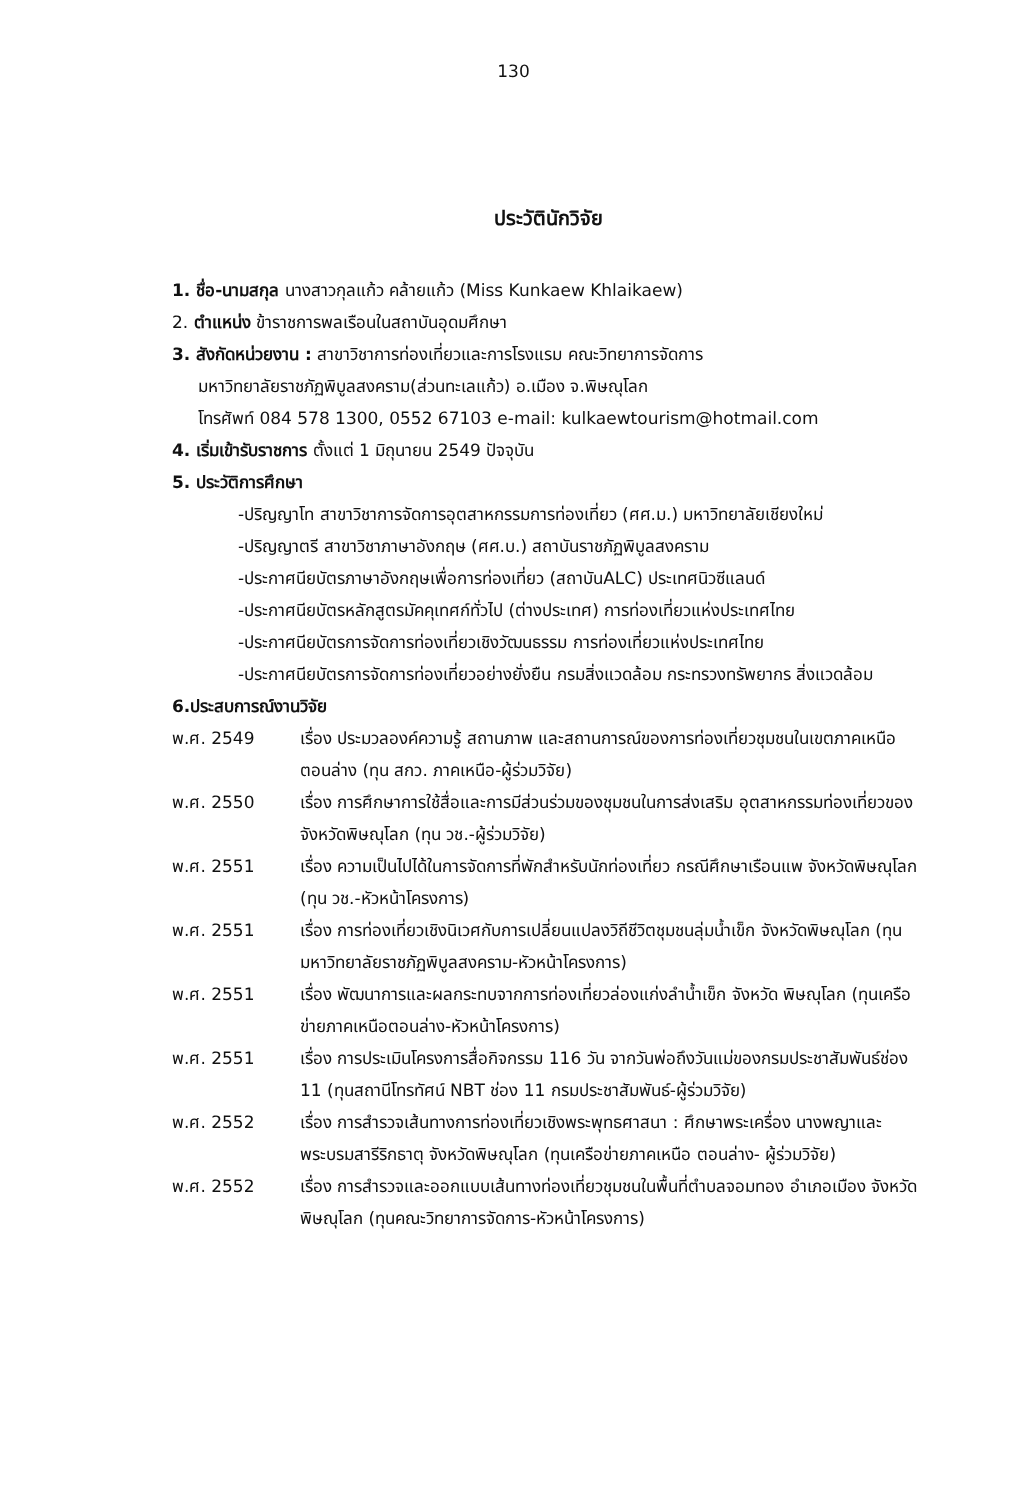130
ประวัตินักวิจัย
1. ชื่อ-นามสกุล นางสาวกุลแก้ว คล้ายแก้ว (Miss Kunkaew Khlaikaew)
2. ตำแหน่ง ข้าราชการพลเรือนในสถาบันอุดมศึกษา
3. สังกัดหน่วยงาน : สาขาวิชาการท่องเที่ยวและการโรงแรม คณะวิทยาการจัดการ
มหาวิทยาลัยราชภัฏพิบูลสงคราม(ส่วนทะเลแก้ว) อ.เมือง จ.พิษณุโลก
โทรศัพท์ 084 578 1300, 0552 67103 e-mail: kulkaewtourism@hotmail.com
4. เริ่มเข้ารับราชการ ตั้งแต่ 1 มิถุนายน 2549 ปัจจุบัน
5. ประวัติการศึกษา
-ปริญญาโท สาขาวิชาการจัดการอุตสาหกรรมการท่องเที่ยว (ศศ.ม.) มหาวิทยาลัยเชียงใหม่
-ปริญญาตรี สาขาวิชาภาษาอังกฤษ (ศศ.บ.) สถาบันราชภัฏพิบูลสงคราม
-ประกาศนียบัตรภาษาอังกฤษเพื่อการท่องเที่ยว (สถาบันALC) ประเทศนิวซีแลนด์
-ประกาศนียบัตรหลักสูตรมัคคุเทศก์ทั่วไป (ต่างประเทศ) การท่องเที่ยวแห่งประเทศไทย
-ประกาศนียบัตรการจัดการท่องเที่ยวเชิงวัฒนธรรม การท่องเที่ยวแห่งประเทศไทย
-ประกาศนียบัตรการจัดการท่องเที่ยวอย่างยั่งยืน กรมสิ่งแวดล้อม กระทรวงทรัพยากร สิ่งแวดล้อม
6.ประสบการณ์งานวิจัย
พ.ศ. 2549 เรื่อง ประมวลองค์ความรู้ สถานภาพ และสถานการณ์ของการท่องเที่ยวชุมชนในเขตภาคเหนือตอนล่าง (ทุน สกว. ภาคเหนือ-ผู้ร่วมวิจัย)
พ.ศ. 2550 เรื่อง การศึกษาการใช้สื่อและการมีส่วนร่วมของชุมชนในการส่งเสริม อุตสาหกรรมท่องเที่ยวของจังหวัดพิษณุโลก (ทุน วช.-ผู้ร่วมวิจัย)
พ.ศ. 2551 เรื่อง ความเป็นไปได้ในการจัดการที่พักสำหรับนักท่องเที่ยว กรณีศึกษาเรือนแพ จังหวัดพิษณุโลก (ทุน วช.-หัวหน้าโครงการ)
พ.ศ. 2551 เรื่อง การท่องเที่ยวเชิงนิเวศกับการเปลี่ยนแปลงวิถีชีวิตชุมชนลุ่มน้ำเข็ก จังหวัดพิษณุโลก (ทุน มหาวิทยาลัยราชภัฏพิบูลสงคราม-หัวหน้าโครงการ)
พ.ศ. 2551 เรื่อง พัฒนาการและผลกระทบจากการท่องเที่ยวล่องแก่งลำน้ำเข็ก จังหวัด พิษณุโลก (ทุนเครือข่ายภาคเหนือตอนล่าง-หัวหน้าโครงการ)
พ.ศ. 2551 เรื่อง การประเมินโครงการสื่อกิจกรรม 116 วัน จากวันพ่อถึงวันแม่ของกรมประชาสัมพันธ์ช่อง 11 (ทุนสถานีโทรทัศน์ NBT ช่อง 11 กรมประชาสัมพันธ์-ผู้ร่วมวิจัย)
พ.ศ. 2552 เรื่อง การสำรวจเส้นทางการท่องเที่ยวเชิงพระพุทธศาสนา : ศึกษาพระเครื่อง นางพญาและพระบรมสารีริกธาตุ จังหวัดพิษณุโลก (ทุนเครือข่ายภาคเหนือ ตอนล่าง- ผู้ร่วมวิจัย)
พ.ศ. 2552 เรื่อง การสำรวจและออกแบบเส้นทางท่องเที่ยวชุมชนในพื้นที่ตำบลจอมทอง อำเภอเมือง จังหวัดพิษณุโลก (ทุนคณะวิทยาการจัดการ-หัวหน้าโครงการ)